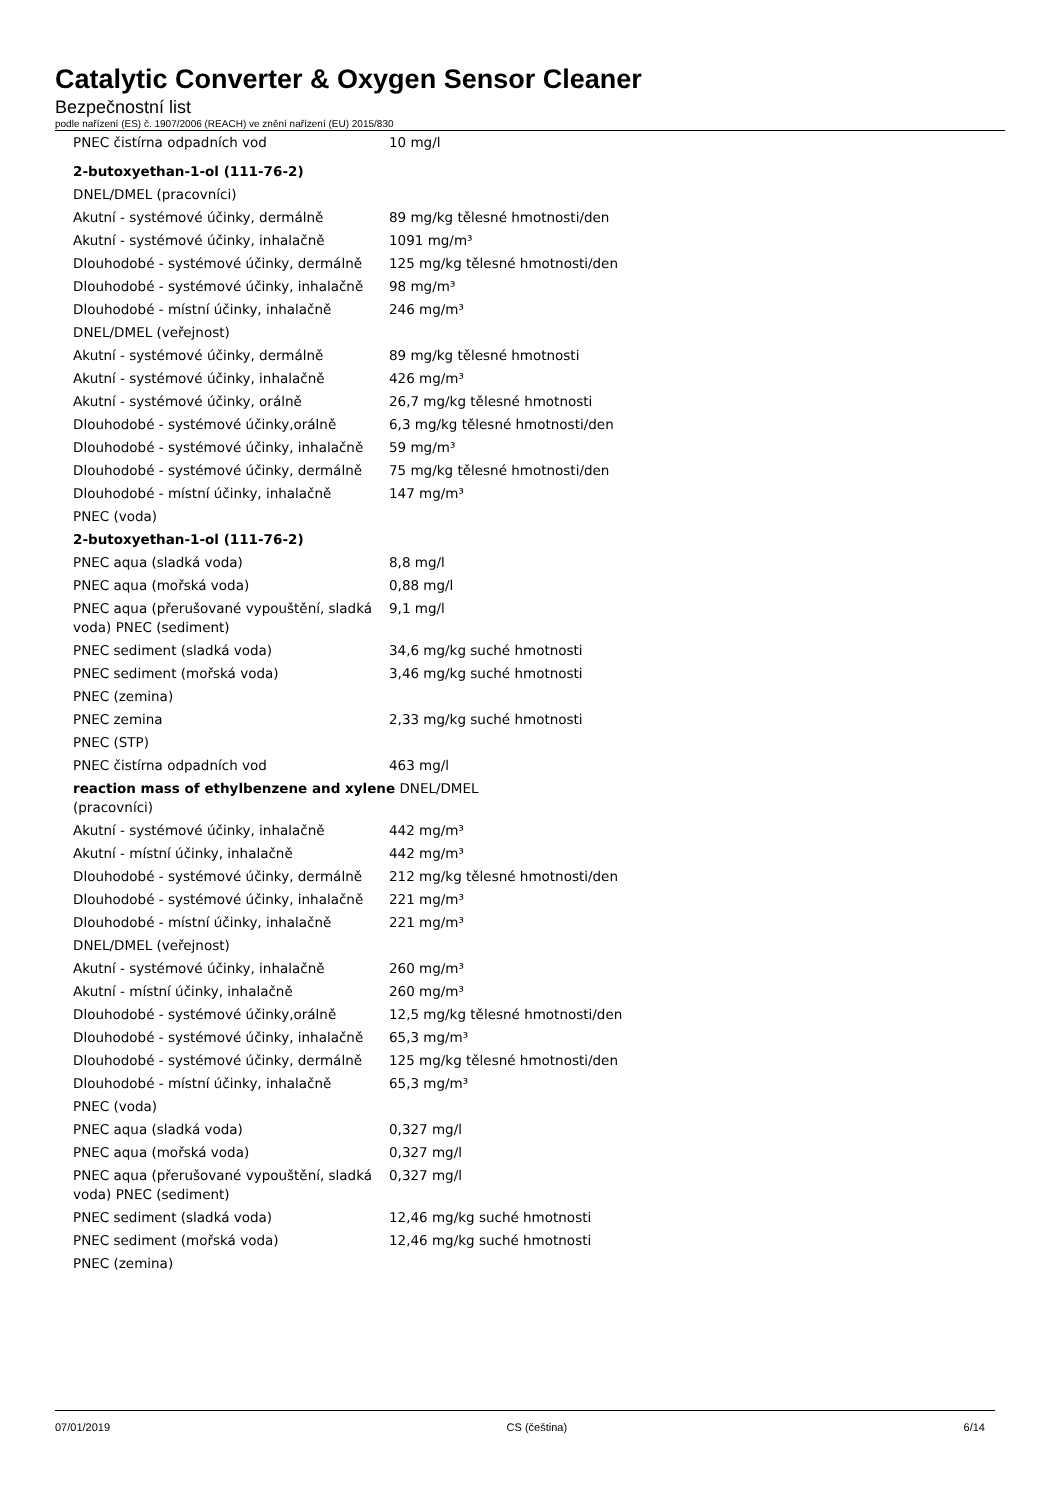Catalytic Converter & Oxygen Sensor Cleaner
Bezpečnostní list
podle nařízení (ES) č. 1907/2006 (REACH) ve znění nařízení (EU) 2015/830
| PNEC čistírna odpadních vod | 10 mg/l |
| 2-butoxyethan-1-ol (111-76-2) | |
| DNEL/DMEL (pracovníci) | |
| Akutní - systémové účinky, dermálně | 89 mg/kg tělesné hmotnosti/den |
| Akutní - systémové účinky, inhalačně | 1091 mg/m³ |
| Dlouhodobé - systémové účinky, dermálně | 125 mg/kg tělesné hmotnosti/den |
| Dlouhodobé - systémové účinky, inhalačně | 98 mg/m³ |
| Dlouhodobé - místní účinky, inhalačně | 246 mg/m³ |
| DNEL/DMEL (veřejnost) | |
| Akutní - systémové účinky, dermálně | 89 mg/kg tělesné hmotnosti |
| Akutní - systémové účinky, inhalačně | 426 mg/m³ |
| Akutní - systémové účinky, orálně | 26,7 mg/kg tělesné hmotnosti |
| Dlouhodobé - systémové účinky,orálně | 6,3 mg/kg tělesné hmotnosti/den |
| Dlouhodobé - systémové účinky, inhalačně | 59 mg/m³ |
| Dlouhodobé - systémové účinky, dermálně | 75 mg/kg tělesné hmotnosti/den |
| Dlouhodobé - místní účinky, inhalačně | 147 mg/m³ |
| PNEC (voda) | |
| 2-butoxyethan-1-ol (111-76-2) | |
| PNEC aqua (sladká voda) | 8,8 mg/l |
| PNEC aqua (mořská voda) | 0,88 mg/l |
| PNEC aqua (přerušované vypouštění, sladká voda) PNEC (sediment) | 9,1 mg/l |
| PNEC sediment (sladká voda) | 34,6 mg/kg suché hmotnosti |
| PNEC sediment (mořská voda) | 3,46 mg/kg suché hmotnosti |
| PNEC (zemina) | |
| PNEC zemina | 2,33 mg/kg suché hmotnosti |
| PNEC (STP) | |
| PNEC čistírna odpadních vod | 463 mg/l |
| reaction mass of ethylbenzene and xylene DNEL/DMEL (pracovníci) | |
| Akutní - systémové účinky, inhalačně | 442 mg/m³ |
| Akutní - místní účinky, inhalačně | 442 mg/m³ |
| Dlouhodobé - systémové účinky, dermálně | 212 mg/kg tělesné hmotnosti/den |
| Dlouhodobé - systémové účinky, inhalačně | 221 mg/m³ |
| Dlouhodobé - místní účinky, inhalačně | 221 mg/m³ |
| DNEL/DMEL (veřejnost) | |
| Akutní - systémové účinky, inhalačně | 260 mg/m³ |
| Akutní - místní účinky, inhalačně | 260 mg/m³ |
| Dlouhodobé - systémové účinky,orálně | 12,5 mg/kg tělesné hmotnosti/den |
| Dlouhodobé - systémové účinky, inhalačně | 65,3 mg/m³ |
| Dlouhodobé - systémové účinky, dermálně | 125 mg/kg tělesné hmotnosti/den |
| Dlouhodobé - místní účinky, inhalačně | 65,3 mg/m³ |
| PNEC (voda) | |
| PNEC aqua (sladká voda) | 0,327 mg/l |
| PNEC aqua (mořská voda) | 0,327 mg/l |
| PNEC aqua (přerušované vypouštění, sladká voda) PNEC (sediment) | 0,327 mg/l |
| PNEC sediment (sladká voda) | 12,46 mg/kg suché hmotnosti |
| PNEC sediment (mořská voda) | 12,46 mg/kg suché hmotnosti |
| PNEC (zemina) | |
07/01/2019 CS (čeština) 6/14